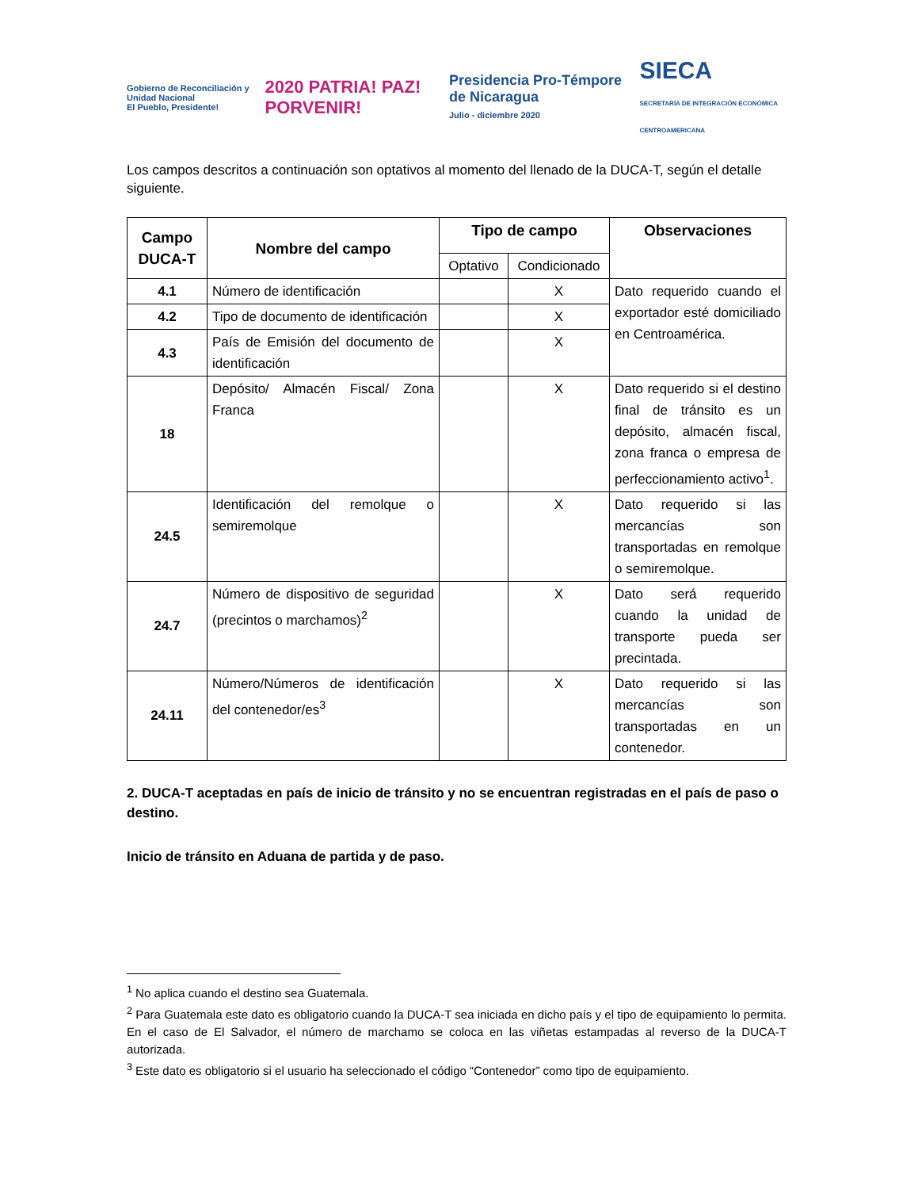Gobierno de Reconciliación y Unidad Nacional
El Pueblo, Presidente! 2020 PATRIA! PAZ! PORVENIR! Presidencia Pro-Témpore de Nicaragua
Julio - diciembre 2020 SIECA
SECRETARÍA DE INTEGRACIÓN ECONÓMICA CENTROAMERICANA
Los campos descritos a continuación son optativos al momento del llenado de la DUCA-T, según el detalle siguiente.
| Campo DUCA-T | Nombre del campo | Tipo de campo | | Observaciones |
| --- | --- | --- | --- | --- |
| | | Optativo | Condicionado | |
| 4.1 | Número de identificación | | X | Dato requerido cuando el exportador esté domiciliado en Centroamérica. |
| 4.2 | Tipo de documento de identificación | | X | |
| 4.3 | País de Emisión del documento de identificación | | X | |
| 18 | Depósito/ Almacén Fiscal/ Zona Franca | | X | Dato requerido si el destino final de tránsito es un depósito, almacén fiscal, zona franca o empresa de perfeccionamiento activo<sup>1</sup>. |
| 24.5 | Identificación del remolque o semiremolque | | X | Dato requerido si las mercancías son transportadas en remolque o semiremolque. |
| 24.7 | Número de dispositivo de seguridad (precintos o marchamos)<sup>2</sup> | | X | Dato será requerido cuando la unidad de transporte pueda ser precintada. |
| 24.11 | Número/Números de identificación del contenedor/es<sup>3</sup> | | X | Dato requerido si las mercancías son transportadas en un contenedor. |
2. DUCA-T aceptadas en país de inicio de tránsito y no se encuentran registradas en el país de paso o destino.
Inicio de tránsito en Aduana de partida y de paso.
<sup>1</sup> No aplica cuando el destino sea Guatemala.
<sup>2</sup> Para Guatemala este dato es obligatorio cuando la DUCA-T sea iniciada en dicho país y el tipo de equipamiento lo permita. En el caso de El Salvador, el número de marchamo se coloca en las viñetas estampadas al reverso de la DUCA-T autorizada.
<sup>3</sup> Este dato es obligatorio si el usuario ha seleccionado el código “Contenedor” como tipo de equipamiento.